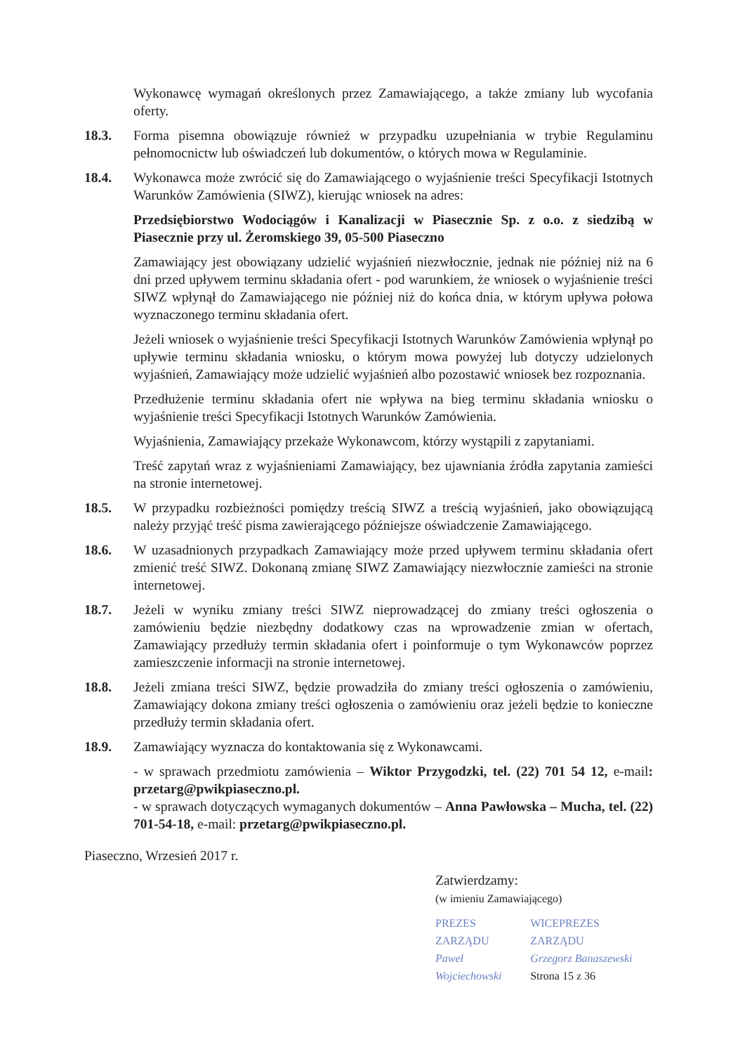Wykonawcę wymagań określonych przez Zamawiającego, a także zmiany lub wycofania oferty.
18.3. Forma pisemna obowiązuje również w przypadku uzupełniania w trybie Regulaminu pełnomocnictw lub oświadczeń lub dokumentów, o których mowa w Regulaminie.
18.4. Wykonawca może zwrócić się do Zamawiającego o wyjaśnienie treści Specyfikacji Istotnych Warunków Zamówienia (SIWZ), kierując wniosek na adres:
Przedsiębiorstwo Wodociągów i Kanalizacji w Piasecznie Sp. z o.o. z siedzibą w Piasecznie przy ul. Żeromskiego 39, 05-500 Piaseczno
Zamawiający jest obowiązany udzielić wyjaśnień niezwłocznie, jednak nie później niż na 6 dni przed upływem terminu składania ofert - pod warunkiem, że wniosek o wyjaśnienie treści SIWZ wpłynął do Zamawiającego nie później niż do końca dnia, w którym upływa połowa wyznaczonego terminu składania ofert.
Jeżeli wniosek o wyjaśnienie treści Specyfikacji Istotnych Warunków Zamówienia wpłynął po upływie terminu składania wniosku, o którym mowa powyżej lub dotyczy udzielonych wyjaśnień, Zamawiający może udzielić wyjaśnień albo pozostawić wniosek bez rozpoznania.
Przedłużenie terminu składania ofert nie wpływa na bieg terminu składania wniosku o wyjaśnienie treści Specyfikacji Istotnych Warunków Zamówienia.
Wyjaśnienia, Zamawiający przekaże Wykonawcom, którzy wystąpili z zapytaniami.
Treść zapytań wraz z wyjaśnieniami Zamawiający, bez ujawniania źródła zapytania zamieści na stronie internetowej.
18.5. W przypadku rozbieżności pomiędzy treścią SIWZ a treścią wyjaśnień, jako obowiązującą należy przyjąć treść pisma zawierającego późniejsze oświadczenie Zamawiającego.
18.6. W uzasadnionych przypadkach Zamawiający może przed upływem terminu składania ofert zmienić treść SIWZ. Dokonaną zmianę SIWZ Zamawiający niezwłocznie zamieści na stronie internetowej.
18.7. Jeżeli w wyniku zmiany treści SIWZ nieprowadzącej do zmiany treści ogłoszenia o zamówieniu będzie niezbędny dodatkowy czas na wprowadzenie zmian w ofertach, Zamawiający przedłuży termin składania ofert i poinformuje o tym Wykonawców poprzez zamieszczenie informacji na stronie internetowej.
18.8. Jeżeli zmiana treści SIWZ, będzie prowadziła do zmiany treści ogłoszenia o zamówieniu, Zamawiający dokona zmiany treści ogłoszenia o zamówieniu oraz jeżeli będzie to konieczne przedłuży termin składania ofert.
18.9. Zamawiający wyznacza do kontaktowania się z Wykonawcami.
- w sprawach przedmiotu zamówienia – Wiktor Przygodzki, tel. (22) 701 54 12, e-mail: przetarg@pwikpiaseczno.pl.
- w sprawach dotyczących wymaganych dokumentów – Anna Pawłowska – Mucha, tel. (22) 701-54-18, e-mail: przetarg@pwikpiaseczno.pl.
Piaseczno, Wrzesień 2017 r.
Zatwierdzamy:
(w imieniu Zamawiającego)
PREZES ZARZĄDU
Paweł Wojciechowski
WICEPREZES ZARZĄDU
Grzegorz Banaszewski
Strona 15 z 36